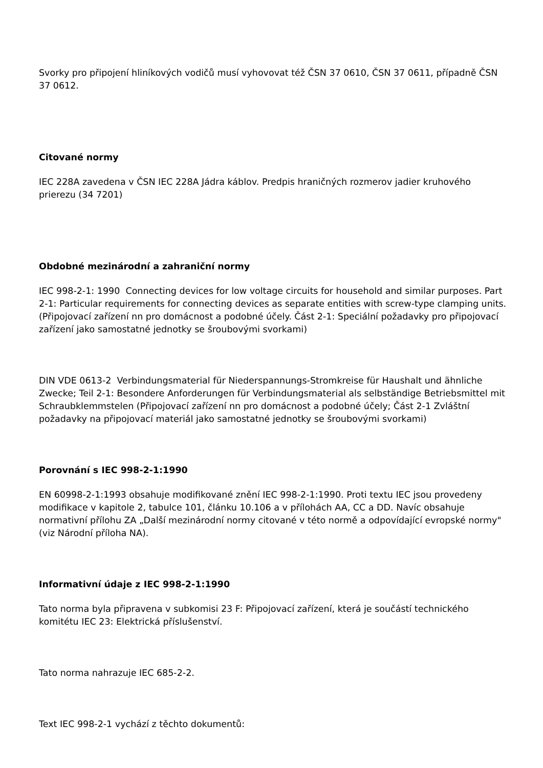Svorky pro připojení hliníkových vodičů musí vyhovovat též ČSN 37 0610, ČSN 37 0611, případně ČSN 37 0612.
Citované normy
IEC 228A zavedena v ČSN IEC 228A Jádra káblov. Predpis hraničných rozmerov jadier kruhového prierezu (34 7201)
Obdobné mezinárodní a zahraniční normy
IEC 998-2-1: 1990 Connecting devices for low voltage circuits for household and similar purposes. Part 2-1: Particular requirements for connecting devices as separate entities with screw-type clamping units. (Připojovací zařízení nn pro domácnost a podobné účely. Část 2-1: Speciální požadavky pro připojovací zařízení jako samostatné jednotky se šroubovými svorkami)
DIN VDE 0613-2 Verbindungsmaterial für Niederspannungs-Stromkreise für Haushalt und ähnliche Zwecke; Teil 2-1: Besondere Anforderungen für Verbindungsmaterial als selbständige Betriebsmittel mit Schraubklemmstelen (Připojovací zařízení nn pro domácnost a podobné účely; Část 2-1 Zvláštní požadavky na připojovací materiál jako samostatné jednotky se šroubovými svorkami)
Porovnání s IEC 998-2-1:1990
EN 60998-2-1:1993 obsahuje modifikované znění IEC 998-2-1:1990. Proti textu IEC jsou provedeny modifikace v kapitole 2, tabulce 101, článku 10.106 a v přílohách AA, CC a DD. Navíc obsahuje normativní přílohu ZA „Další mezinárodní normy citované v této normě a odpovídající evropské normy" (viz Národní příloha NA).
Informativní údaje z IEC 998-2-1:1990
Tato norma byla připravena v subkomisi 23 F: Připojovací zařízení, která je součástí technického komitétu IEC 23: Elektrická příslušenství.
Tato norma nahrazuje IEC 685-2-2.
Text IEC 998-2-1 vychází z těchto dokumentů: